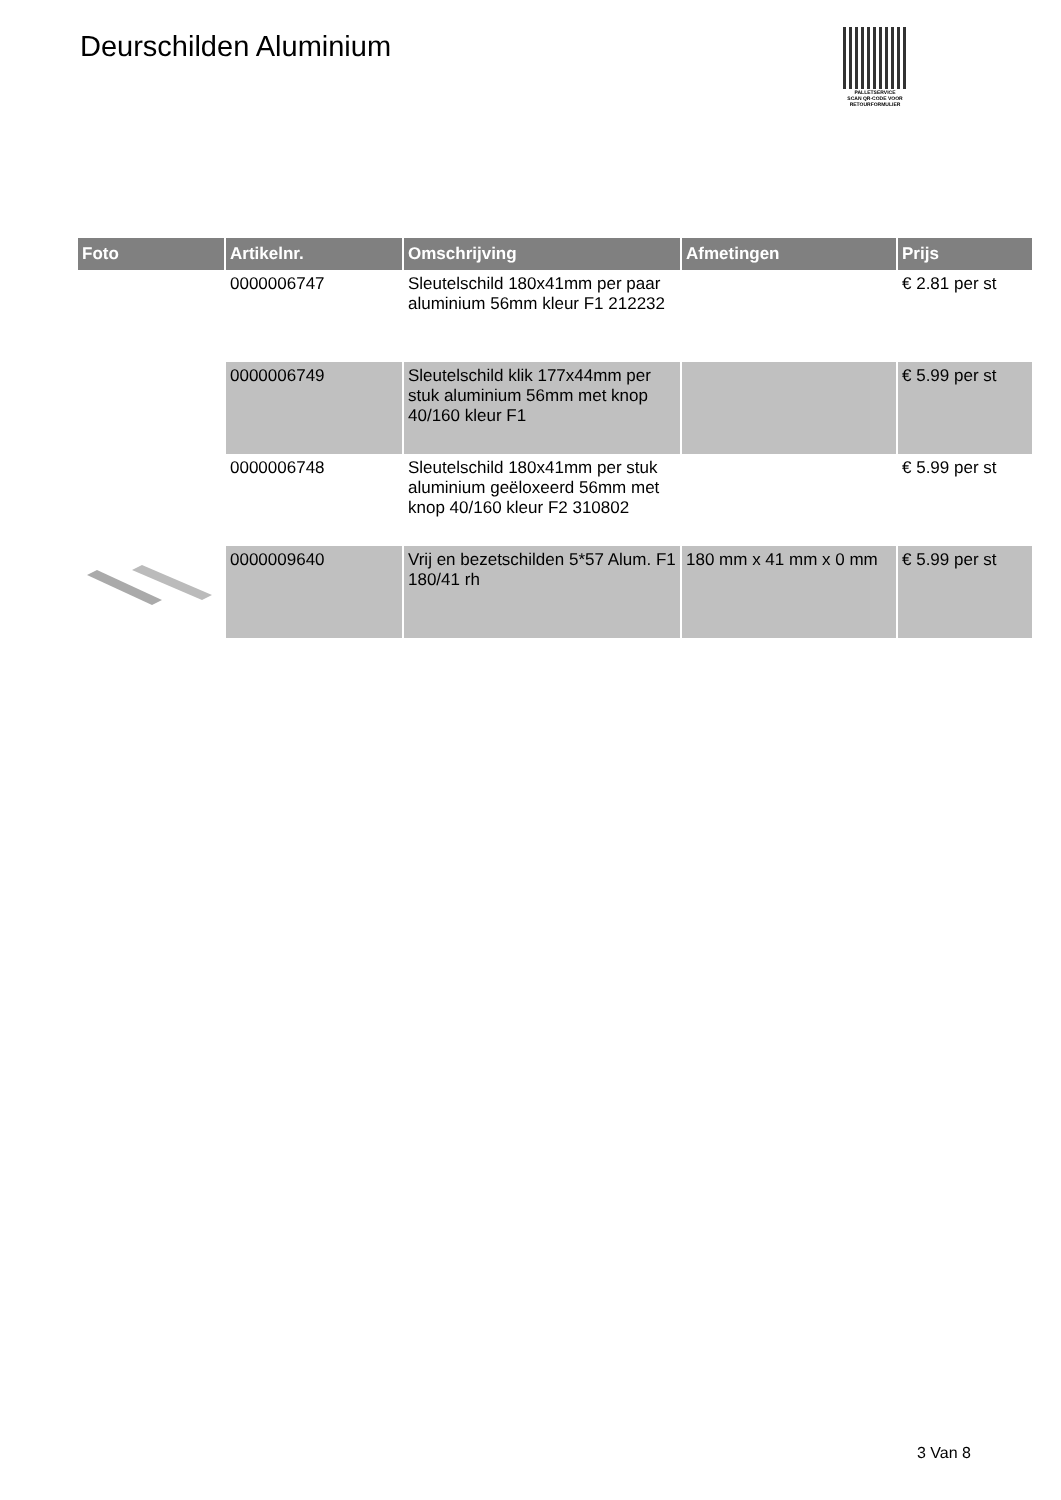Deurschilden Aluminium
PALLETSERVICE
SCAN QR-CODE VOOR
RETOURFORMULIER
| Foto | Artikelnr. | Omschrijving | Afmetingen | Prijs |
| --- | --- | --- | --- | --- |
| | 0000006747 | Sleutelschild 180x41mm per paar aluminium 56mm kleur F1 212232 | | € 2.81 per st |
| | 0000006749 | Sleutelschild klik 177x44mm per stuk aluminium 56mm met knop 40/160 kleur F1 | | € 5.99 per st |
| | 0000006748 | Sleutelschild 180x41mm per stuk aluminium geëloxeerd 56mm met knop 40/160 kleur F2 310802 | | € 5.99 per st |
| | 0000009640 | Vrij en bezetschilden 5*57 Alum. F1 180/41 rh | 180 mm x 41 mm x 0 mm | € 5.99 per st |
3 Van 8